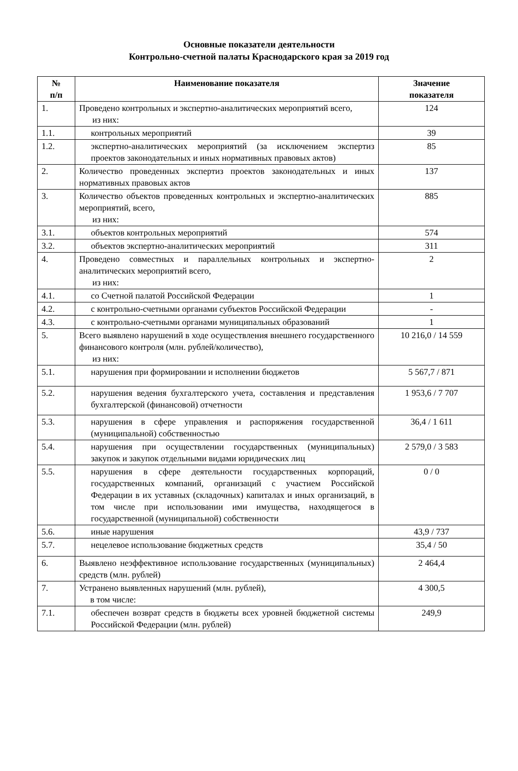Основные показатели деятельности
Контрольно-счетной палаты Краснодарского края за 2019 год
| № п/п | Наименование показателя | Значение показателя |
| --- | --- | --- |
| 1. | Проведено контрольных и экспертно-аналитических мероприятий всего, из них: | 124 |
| 1.1. | контрольных мероприятий | 39 |
| 1.2. | экспертно-аналитических мероприятий (за исключением экспертиз проектов законодательных и иных нормативных правовых актов) | 85 |
| 2. | Количество проведенных экспертиз проектов законодательных и иных нормативных правовых актов | 137 |
| 3. | Количество объектов проведенных контрольных и экспертно-аналитических мероприятий, всего, из них: | 885 |
| 3.1. | объектов контрольных мероприятий | 574 |
| 3.2. | объектов экспертно-аналитических мероприятий | 311 |
| 4. | Проведено совместных и параллельных контрольных и экспертно-аналитических мероприятий всего, из них: | 2 |
| 4.1. | со Счетной палатой Российской Федерации | 1 |
| 4.2. | с контрольно-счетными органами субъектов Российской Федерации | - |
| 4.3. | с контрольно-счетными органами муниципальных образований | 1 |
| 5. | Всего выявлено нарушений в ходе осуществления внешнего государственного финансового контроля (млн. рублей/количество), из них: | 10 216,0 / 14 559 |
| 5.1. | нарушения при формировании и исполнении бюджетов | 5 567,7 / 871 |
| 5.2. | нарушения ведения бухгалтерского учета, составления и представления бухгалтерской (финансовой) отчетности | 1 953,6 / 7 707 |
| 5.3. | нарушения в сфере управления и распоряжения государственной (муниципальной) собственностью | 36,4 / 1 611 |
| 5.4. | нарушения при осуществлении государственных (муниципальных) закупок и закупок отдельными видами юридических лиц | 2 579,0 / 3 583 |
| 5.5. | нарушения в сфере деятельности государственных корпораций, государственных компаний, организаций с участием Российской Федерации в их уставных (складочных) капиталах и иных организаций, в том числе при использовании ими имущества, находящегося в государственной (муниципальной) собственности | 0 / 0 |
| 5.6. | иные нарушения | 43,9 / 737 |
| 5.7. | нецелевое использование бюджетных средств | 35,4 / 50 |
| 6. | Выявлено неэффективное использование государственных (муниципальных) средств (млн. рублей) | 2 464,4 |
| 7. | Устранено выявленных нарушений (млн. рублей), в том числе: | 4 300,5 |
| 7.1. | обеспечен возврат средств в бюджеты всех уровней бюджетной системы Российской Федерации (млн. рублей) | 249,9 |